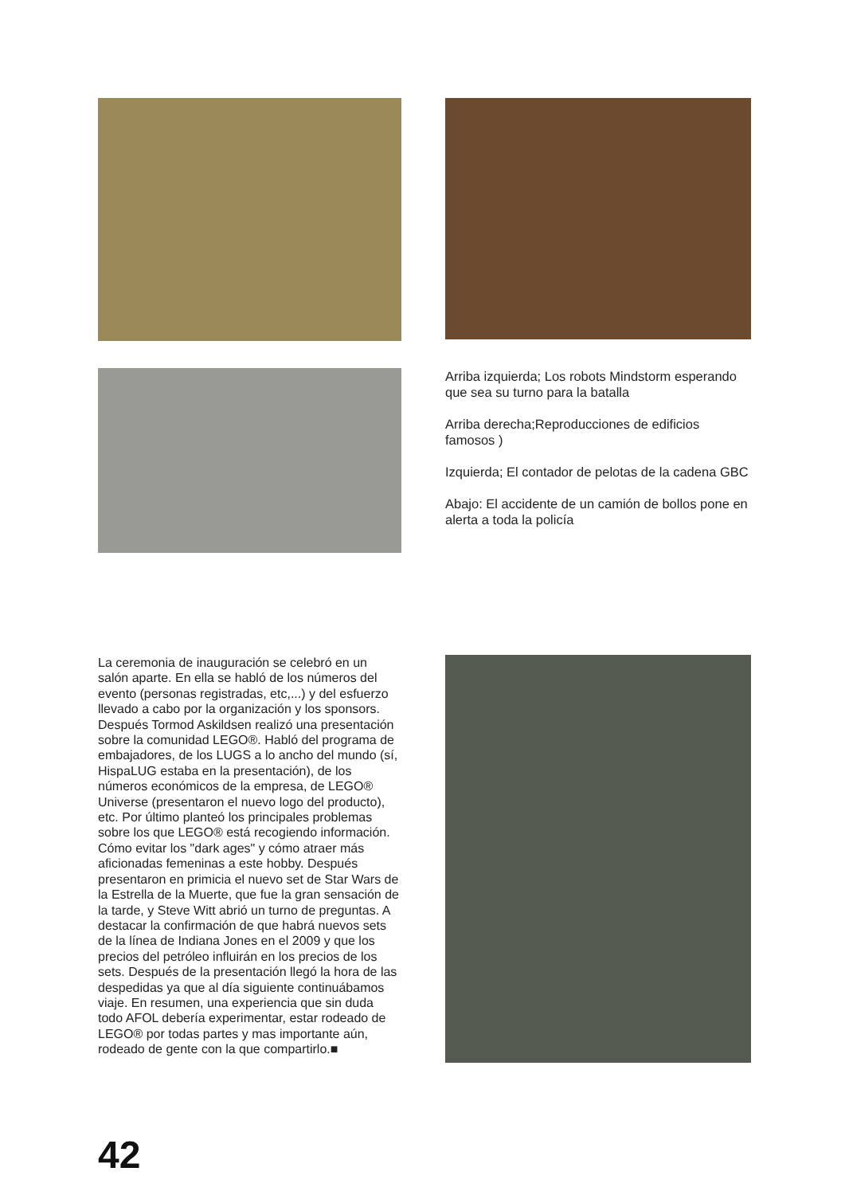Arriba izquierda; Los robots Mindstorm esperando que sea su turno para la batalla
Arriba derecha;Reproducciones de edificios famosos )
Izquierda; El contador de pelotas de la cadena GBC
Abajo: El accidente de un camión de bollos pone en alerta a toda la policía
La ceremonia de inauguración se celebró en un salón aparte. En ella se habló de los números del evento (personas registradas, etc,...) y del esfuerzo llevado a cabo por la organización y los sponsors. Después Tormod Askildsen realizó una presentación sobre la comunidad LEGO®. Habló del programa de embajadores, de los LUGS a lo ancho del mundo (sí, HispaLUG estaba en la presentación), de los números económicos de la empresa, de LEGO® Universe (presentaron el nuevo logo del producto), etc. Por último planteó los principales problemas sobre los que LEGO® está recogiendo información. Cómo evitar los "dark ages" y cómo atraer más aficionadas femeninas a este hobby. Después presentaron en primicia el nuevo set de Star Wars de la Estrella de la Muerte, que fue la gran sensación de la tarde, y Steve Witt abrió un turno de preguntas. A destacar la confirmación de que habrá nuevos sets de la línea de Indiana Jones en el 2009 y que los precios del petróleo influirán en los precios de los sets. Después de la presentación llegó la hora de las despedidas ya que al día siguiente continuábamos viaje. En resumen, una experiencia que sin duda todo AFOL debería experimentar, estar rodeado de LEGO® por todas partes y mas importante aún, rodeado de gente con la que compartirlo.■
42